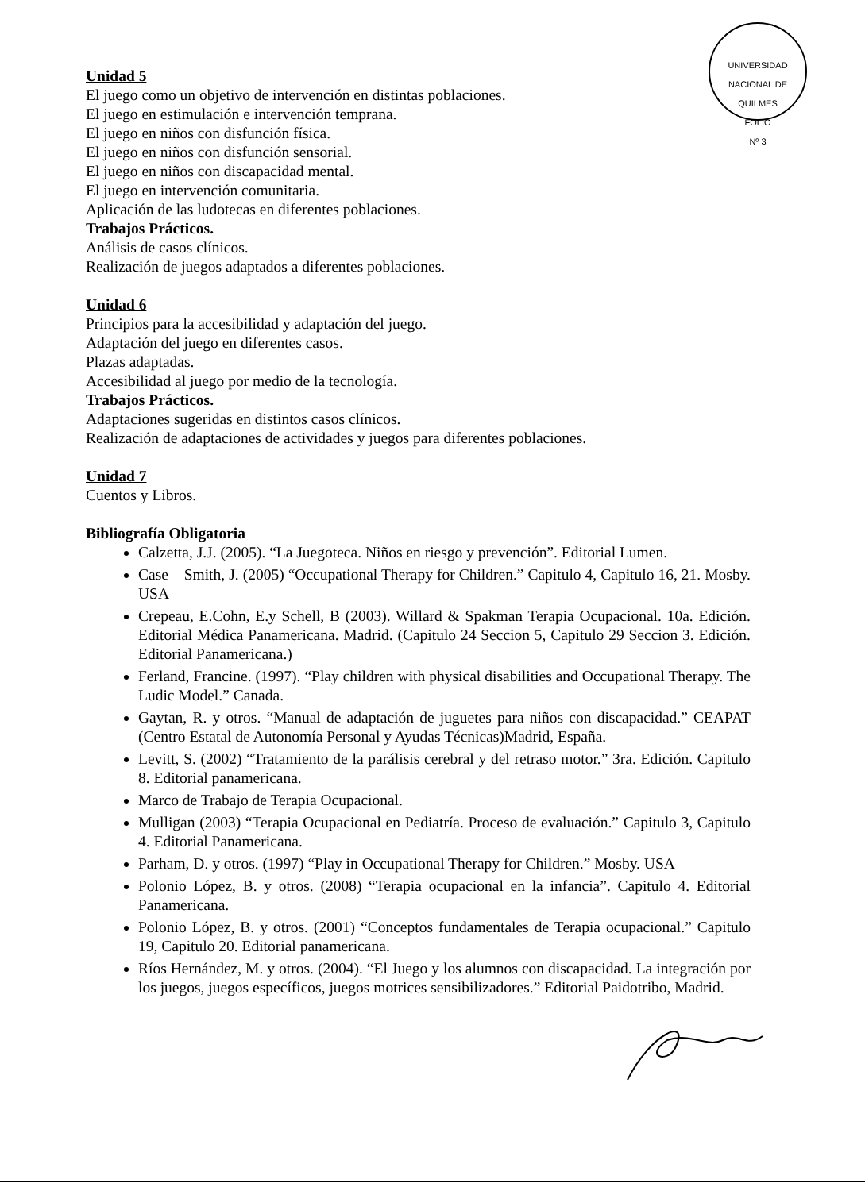UNIVERSIDAD NACIONAL DE QUILMES
FOLIO
Nº 3
Unidad 5
El juego como un objetivo de intervención en distintas poblaciones.
El juego en estimulación e intervención temprana.
El juego en niños con disfunción física.
El juego en niños con disfunción sensorial.
El juego en niños con discapacidad mental.
El juego en intervención comunitaria.
Aplicación de las ludotecas en diferentes poblaciones.
Trabajos Prácticos.
Análisis de casos clínicos.
Realización de juegos adaptados a diferentes poblaciones.
Unidad 6
Principios para la accesibilidad y adaptación del juego.
Adaptación del juego en diferentes casos.
Plazas adaptadas.
Accesibilidad al juego por medio de la tecnología.
Trabajos Prácticos.
Adaptaciones sugeridas en distintos casos clínicos.
Realización de adaptaciones de actividades y juegos para diferentes poblaciones.
Unidad 7
Cuentos y Libros.
Bibliografía Obligatoria
Calzetta, J.J. (2005). “La Juegoteca. Niños en riesgo y prevención”. Editorial Lumen.
Case – Smith, J. (2005) “Occupational Therapy for Children.” Capitulo 4, Capitulo 16, 21. Mosby. USA
Crepeau, E.Cohn, E.y Schell, B (2003). Willard & Spakman Terapia Ocupacional. 10a. Edición. Editorial Médica Panamericana. Madrid. (Capitulo 24 Seccion 5, Capitulo 29 Seccion 3. Edición. Editorial Panamericana.)
Ferland, Francine. (1997). “Play children with physical disabilities and Occupational Therapy. The Ludic Model.” Canada.
Gaytan, R. y otros. “Manual de adaptación de juguetes para niños con discapacidad.” CEAPAT (Centro Estatal de Autonomía Personal y Ayudas Técnicas)Madrid, España.
Levitt, S. (2002) “Tratamiento de la parálisis cerebral y del retraso motor.” 3ra. Edición. Capitulo 8. Editorial panamericana.
Marco de Trabajo de Terapia Ocupacional.
Mulligan (2003) “Terapia Ocupacional en Pediatría. Proceso de evaluación.” Capitulo 3, Capitulo 4. Editorial Panamericana.
Parham, D. y otros. (1997) “Play in Occupational Therapy for Children.” Mosby. USA
Polonio López, B. y otros. (2008) “Terapia ocupacional en la infancia”. Capitulo 4. Editorial Panamericana.
Polonio López, B. y otros. (2001) “Conceptos fundamentales de Terapia ocupacional.” Capitulo 19, Capitulo 20. Editorial panamericana.
Ríos Hernández, M. y otros. (2004). “El Juego y los alumnos con discapacidad. La integración por los juegos, juegos específicos, juegos motrices sensibilizadores.” Editorial Paidotribo, Madrid.